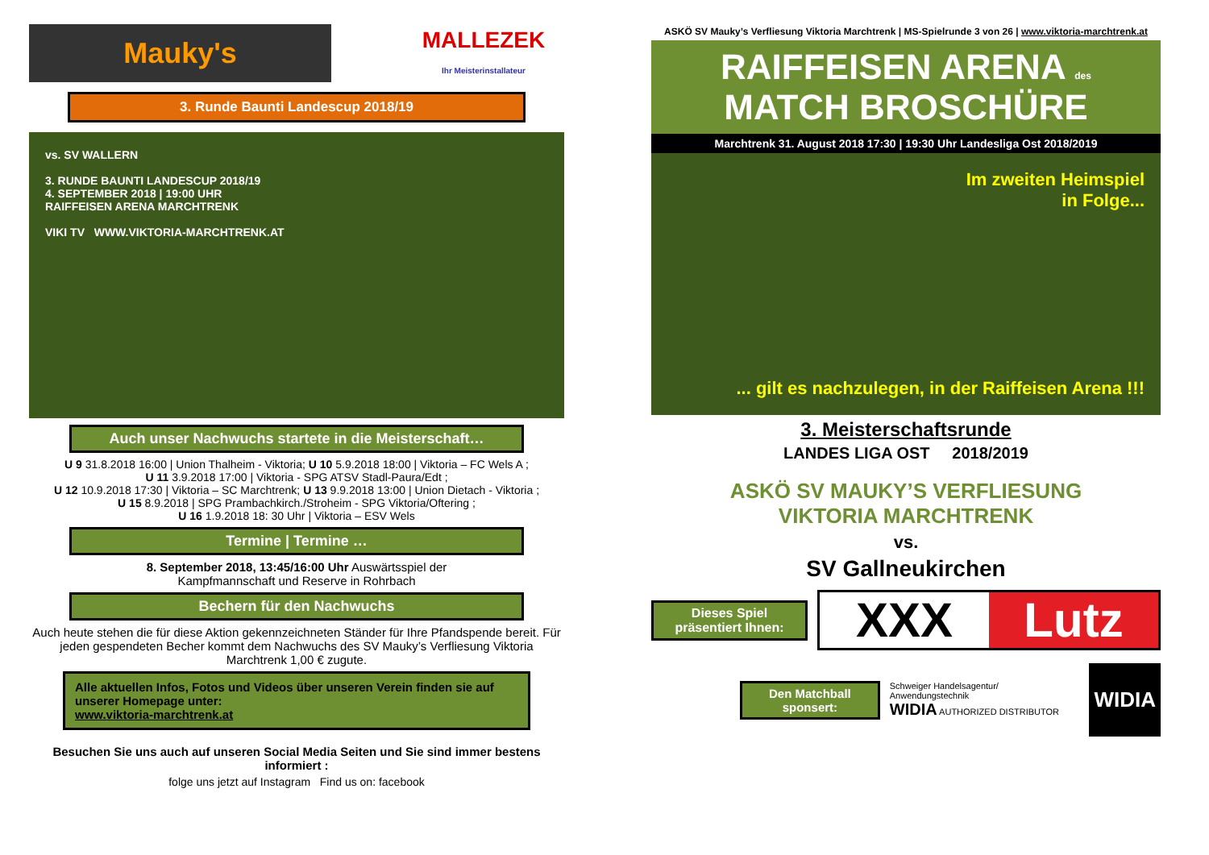Mauky's
MALLEZEK
Ihr Meisterinstallateur
3. Runde Baunti Landescup 2018/19
vs. SV WALLERN
3. RUNDE BAUNTI LANDESCUP 2018/19
4. SEPTEMBER 2018 | 19:00 UHR
RAIFFEISEN ARENA MARCHTRENK
VIKI TV WWW.VIKTORIA-MARCHTRENK.AT
Auch unser Nachwuchs startete in die Meisterschaft…
U 9 31.8.2018 16:00 | Union Thalheim - Viktoria; U 10 5.9.2018 18:00 | Viktoria – FC Wels A ;
U 11 3.9.2018 17:00 | Viktoria - SPG ATSV Stadl-Paura/Edt ;
U 12 10.9.2018 17:30 | Viktoria – SC Marchtrenk; U 13 9.9.2018 13:00 | Union Dietach - Viktoria ;
U 15 8.9.2018 | SPG Prambachkirch./Stroheim - SPG Viktoria/Oftering ;
U 16 1.9.2018 18: 30 Uhr | Viktoria – ESV Wels
Termine | Termine …
8. September 2018, 13:45/16:00 Uhr Auswärtsspiel der
Kampfmannschaft und Reserve in Rohrbach
Bechern für den Nachwuchs
Auch heute stehen die für diese Aktion gekennzeichneten Ständer für Ihre Pfandspende bereit. Für jeden gespendeten Becher kommt dem Nachwuchs des SV Mauky’s Verfliesung Viktoria Marchtrenk 1,00 € zugute.
Alle aktuellen Infos, Fotos und Videos über unseren Verein finden sie auf unserer Homepage unter:
www.viktoria-marchtrenk.at
Besuchen Sie uns auch auf unseren Social Media Seiten und Sie sind immer bestens informiert :
folge uns jetzt auf Instagram Find us on: facebook
ASKÖ SV Mauky’s Verfliesung Viktoria Marchtrenk | MS-Spielrunde 3 von 26 | www.viktoria-marchtrenk.at
RAIFFEISEN ARENA des
MATCH BROSCHÜRE
Marchtrenk 31. August 2018 17:30 | 19:30 Uhr Landesliga Ost 2018/2019
Im zweiten Heimspiel
in Folge...
... gilt es nachzulegen, in der Raiffeisen Arena !!!
3. Meisterschaftsrunde
LANDES LIGA OST 2018/2019
ASKÖ SV MAUKY’S VERFLIESUNG
VIKTORIA MARCHTRENK
vs.
SV Gallneukirchen
Dieses Spiel präsentiert Ihnen:
XXX Lutz
Den Matchball sponsert:
Schweiger Handelsagentur/ Anwendungstechnik
WIDIA AUTHORIZED DISTRIBUTOR
WIDIA